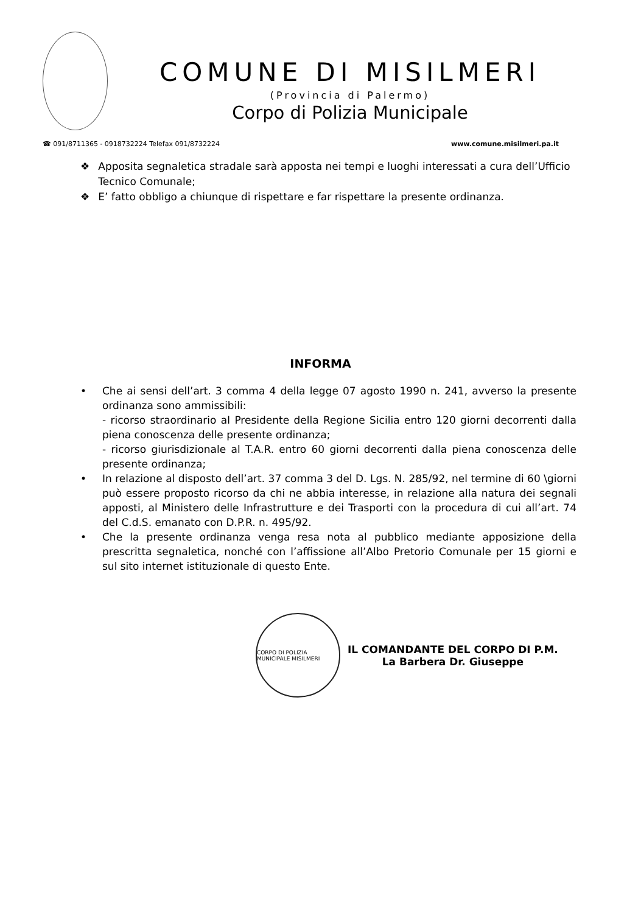COMUNE DI MISILMERI
(Provincia di Palermo)
Corpo di Polizia Municipale
☎ 091/8711365 - 0918732224 Telefax 091/8732224 www.comune.misilmeri.pa.it
❖ Apposita segnaletica stradale sarà apposta nei tempi e luoghi interessati a cura dell’Ufficio Tecnico Comunale;
❖ E’ fatto obbligo a chiunque di rispettare e far rispettare la presente ordinanza.
INFORMA
• Che ai sensi dell’art. 3 comma 4 della legge 07 agosto 1990 n. 241, avverso la presente ordinanza sono ammissibili:
- ricorso straordinario al Presidente della Regione Sicilia entro 120 giorni decorrenti dalla piena conoscenza delle presente ordinanza;
- ricorso giurisdizionale al T.A.R. entro 60 giorni decorrenti dalla piena conoscenza delle presente ordinanza;
• In relazione al disposto dell’art. 37 comma 3 del D. Lgs. N. 285/92, nel termine di 60 \giorni può essere proposto ricorso da chi ne abbia interesse, in relazione alla natura dei segnali apposti, al Ministero delle Infrastrutture e dei Trasporti con la procedura di cui all’art. 74 del C.d.S. emanato con D.P.R. n. 495/92.
• Che la presente ordinanza venga resa nota al pubblico mediante apposizione della prescritta segnaletica, nonché con l’affissione all’Albo Pretorio Comunale per 15 giorni e sul sito internet istituzionale di questo Ente.
CORPO DI POLIZIA MUNICIPALE MISILMERI
IL COMANDANTE DEL CORPO DI P.M.
La Barbera Dr. Giuseppe